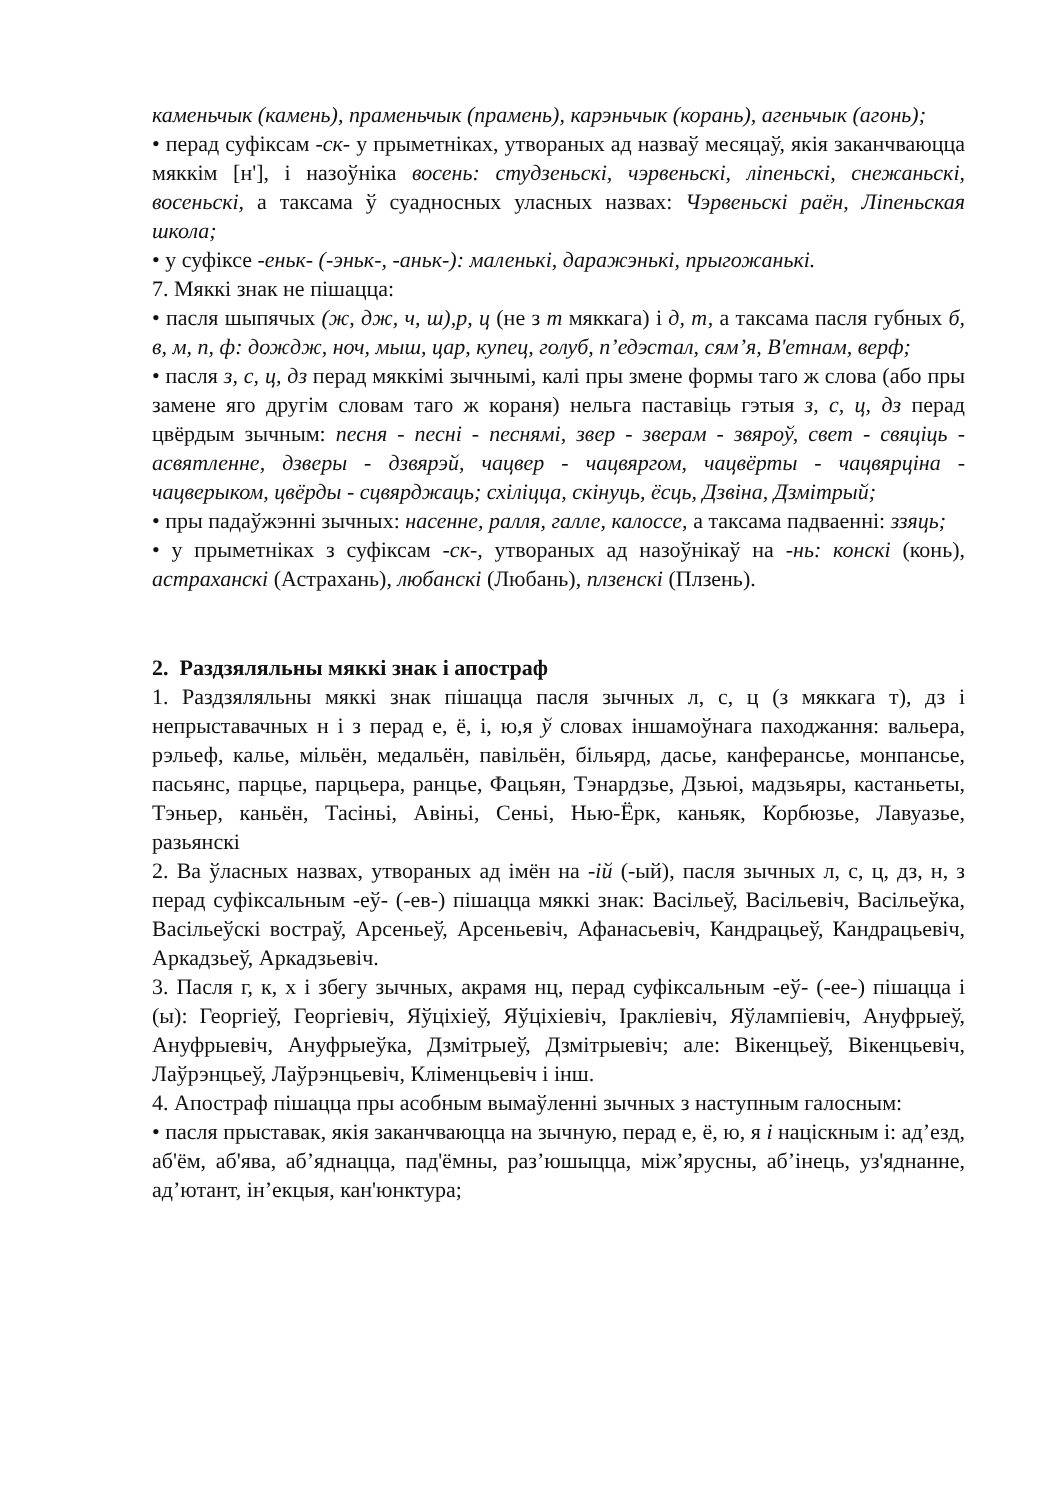каменьчык (камень), праменьчык (прамень), карэньчык (корань), агеньчык (агонь);
• перад суфіксам -ск- у прыметніках, утвораных ад назваў месяцаў, якія заканчваюцца мяккім [н'], і назоўніка восень: студзеньскі, чэрвеньскі, ліпеньскі, снежаньскі, восеньскі, а таксама ў суадносных уласных назвах: Чэрвеньскі раён, Ліпеньская школа;
• у суфіксе -еньк- (-эньк-, -аньк-): маленькі, даражэнькі, прыгожанькі.
7. Мяккі знак не пішацца:
• пасля шыпячых (ж, дж, ч, ш),р, ц (не з т мяккага) і д, т, а таксама пасля губных б, в, м, п, ф: дождж, ноч, мыш, цар, купец, голуб, п’едэстал, сям’я, В'етнам, верф;
• пасля з, с, ц, дз перад мяккімі зычнымі, калі пры змене формы таго ж слова (або пры замене яго другім словам таго ж кораня) нельга паставіць гэтыя з, с, ц, дз перад цвёрдым зычным: песня - песні - песнямі, звер - зверам - звяроў, свет - свяціць - асвятленне, дзверы - дзвярэй, чацвер - чацвяргом, чацвёрты - чацвярціна - чацверыком, цвёрды - сцвярджаць; схіліцца, скінуць, ёсць, Дзвіна, Дзмітрый;
• пры падаўжэнні зычных: насенне, ралля, галле, калоссе, а таксама падваенні: ззяць;
• у прыметніках з суфіксам -ск-, утвораных ад назоўнікаў на -нь: конскі (конь), астраханскі (Астрахань), любанскі (Любань), плзенскі (Плзень).
2. Раздзяляльны мяккі знак і апостраф
1. Раздзяляльны мяккі знак пішацца пасля зычных л, с, ц (з мяккага т), дз і непрыставачных н і з перад е, ё, і, ю,я ў словах іншамоўнага паходжання: вальера, рэльеф, кальe, мільён, медальён, павільён, більярд, дасье, канферансье, монпансье, пасьянс, парцье, парцьера, ранцье, Фацьян, Тэнардзье, Дзьюі, мадзьяры, кастаньеты, Тэньер, каньён, Тасіньі, Авіньі, Сеньі, Нью-Ёрк, каньяк, Корбюзье, Лавуазье, разьянскі
2. Ва ўласных назвах, утвораных ад імён на -ій (-ый), пасля зычных л, с, ц, дз, н, з перад суфіксальным -еў- (-ев-) пішацца мяккі знак: Васільеў, Васільевіч, Васільеўка, Васільеўскі востраў, Арсеньеў, Арсеньевіч, Афанасьевіч, Кандрацьеў, Кандрацьевіч, Аркадзьеў, Аркадзьевіч.
3. Пасля г, к, х і збегу зычных, акрамя нц, перад суфіксальным -еў- (-ее-) пішацца і (ы): Георгіеў, Георгіевіч, Яўціхіеў, Яўціхіевіч, Іраклiевіч, Яўлампіевіч, Ануфрыеў, Ануфрыевіч, Ануфрыеўка, Дзмітрыеў, Дзмітрыевіч; але: Вікенцьеў, Вікенцьевіч, Лаўрэнцьеў, Лаўрэнцьевіч, Кліменцьевіч і інш.
4. Апостраф пішацца пры асобным вымаўленні зычных з наступным галосным:
• пасля прыставак, якія заканчваюцца на зычную, перад е, ё, ю, я і націскным і: ад’езд, аб'ём, аб'ява, аб’яднацца, пад'ёмны, раз’юшыцца, між’ярусны, аб’інець, уз'яднанне, ад’ютант, ін’екцыя, кан'юнктура;